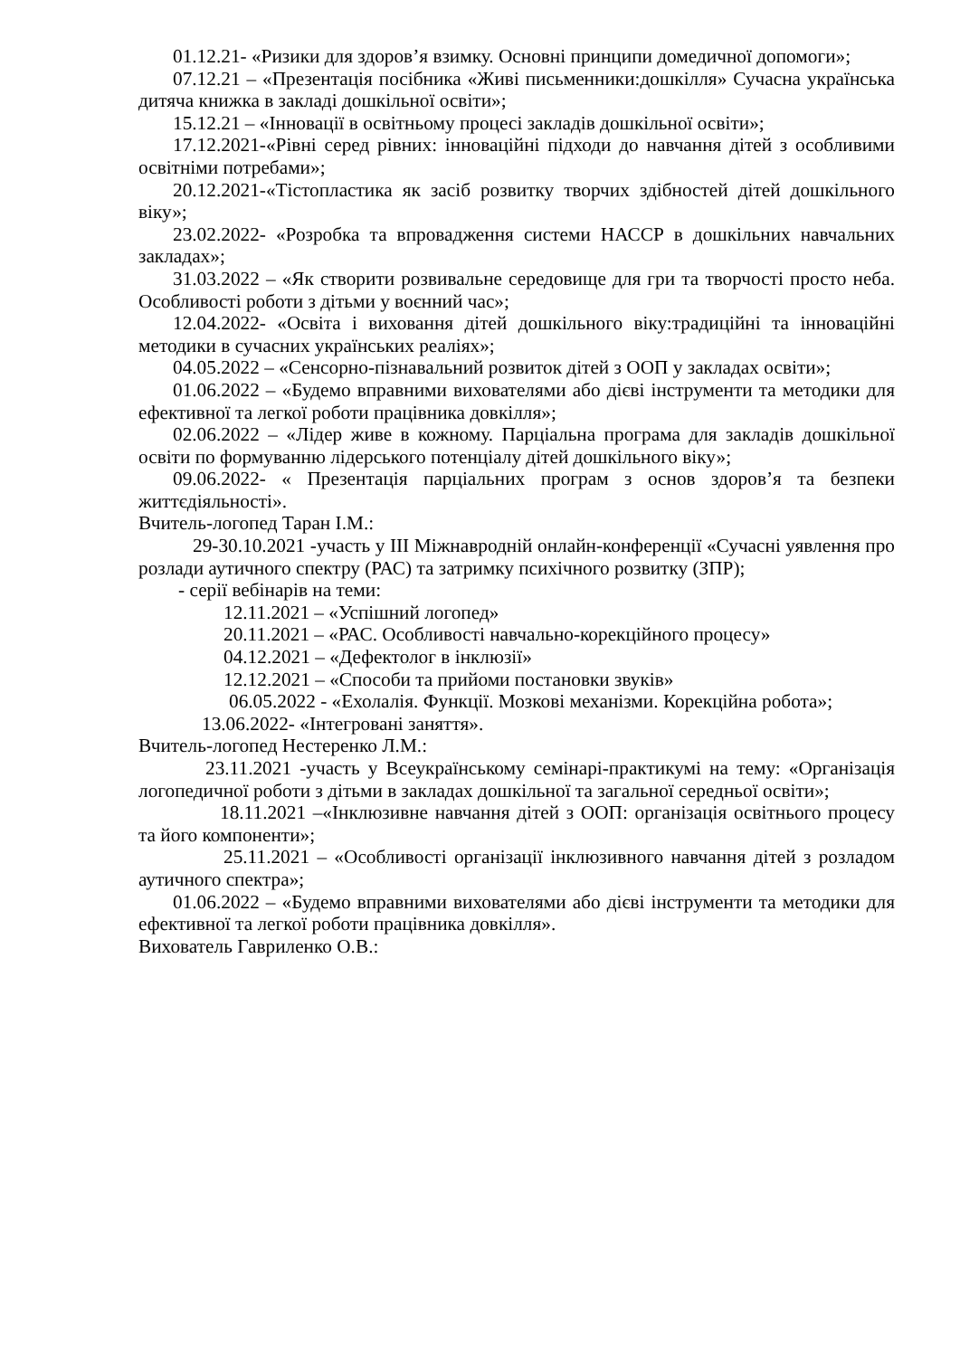01.12.21- «Ризики для здоров’я взимку. Основні принципи домедичної допомоги»;
07.12.21 – «Презентація посібника «Живі письменники:дошкілля» Сучасна українська дитяча книжка в закладі дошкільної освіти»;
15.12.21 – «Інновації в освітньому процесі закладів дошкільної освіти»;
17.12.2021-«Рівні серед рівних: інноваційні підходи до навчання дітей з особливими освітніми потребами»;
20.12.2021-«Тістопластика як засіб розвитку творчих здібностей дітей дошкільного віку»;
23.02.2022- «Розробка та впровадження системи НАССР в дошкільних навчальних закладах»;
31.03.2022 – «Як створити розвивальне середовище для гри та творчості просто неба. Особливості роботи з дітьми у воєнний час»;
12.04.2022- «Освіта і виховання дітей дошкільного віку:традиційні та інноваційні методики в сучасних українських реаліях»;
04.05.2022 – «Сенсорно-пізнавальний розвиток дітей з ООП у закладах освіти»;
01.06.2022 – «Будемо вправними вихователями або дієві інструменти та методики для ефективної та легкої роботи працівника довкілля»;
02.06.2022 – «Лідер живе в кожному. Парціальна програма для закладів дошкільної освіти по формуванню лідерського потенціалу дітей дошкільного віку»;
09.06.2022- « Презентація парціальних програм з основ здоров’я та безпеки життєдіяльності».
Вчитель-логопед Таран І.М.:
29-30.10.2021 -участь у ІІІ Міжнавродній онлайн-конференції «Сучасні уявлення про розлади аутичного спектру (РАС) та затримку психічного розвитку (ЗПР);
- серії вебінарів на теми:
12.11.2021 – «Успішний логопед»
20.11.2021 – «РАС. Особливості навчально-корекційного процесу»
04.12.2021 – «Дефектолог в інклюзії»
12.12.2021 – «Способи та прийоми постановки звуків»
06.05.2022 - «Ехолалія. Функції. Мозкові механізми. Корекційна робота»;
13.06.2022- «Інтегровані заняття».
Вчитель-логопед Нестеренко Л.М.:
23.11.2021 -участь у Всеукраїнському семінарі-практикумі на тему: «Організація логопедичної роботи з дітьми в закладах дошкільної та загальної середньої освіти»;
18.11.2021 –«Інклюзивне навчання дітей з ООП: організація освітнього процесу та його компоненти»;
25.11.2021 – «Особливості організації інклюзивного навчання дітей з розладом аутичного спектра»;
01.06.2022 – «Будемо вправними вихователями або дієві інструменти та методики для ефективної та легкої роботи працівника довкілля».
Вихователь Гавриленко О.В.: